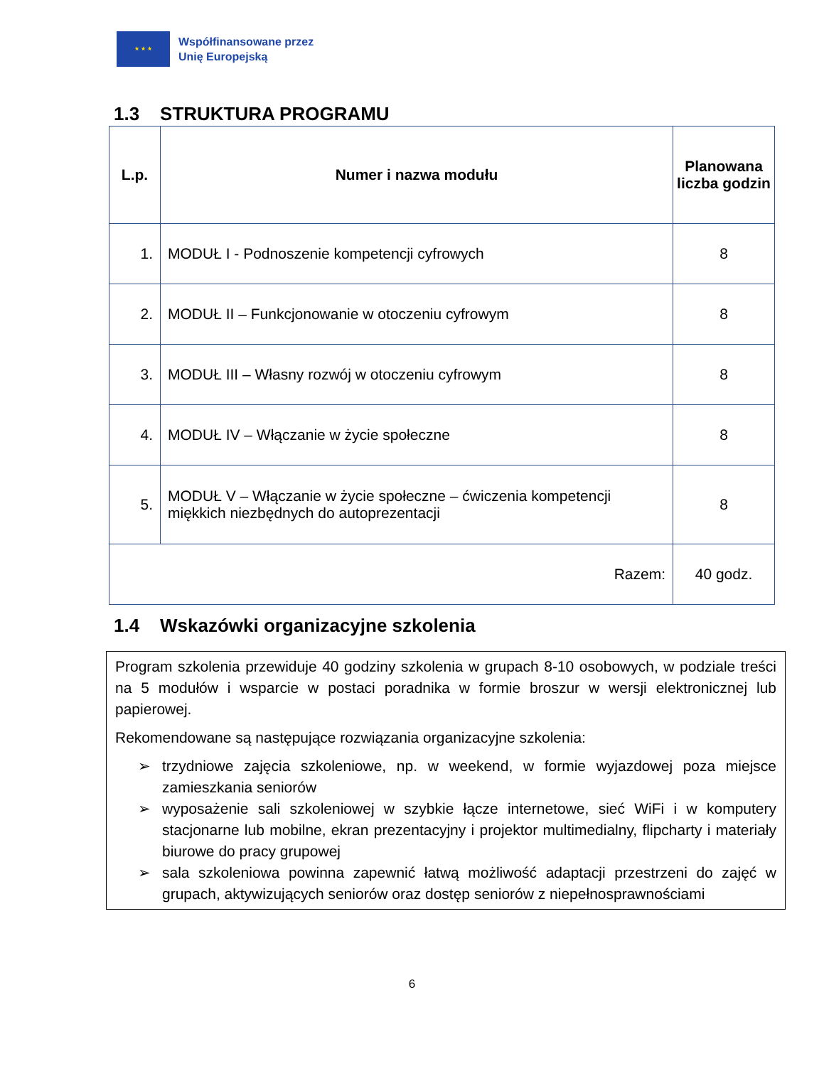★ ★ ★
Współfinansowane przez
Unię Europejską
1.3 STRUKTURA PROGRAMU
| L.p. | Numer i nazwa modułu | Planowana liczba godzin |
| --- | --- | --- |
| 1. | MODUŁ I - Podnoszenie kompetencji cyfrowych | 8 |
| 2. | MODUŁ II – Funkcjonowanie w otoczeniu cyfrowym | 8 |
| 3. | MODUŁ III – Własny rozwój w otoczeniu cyfrowym | 8 |
| 4. | MODUŁ IV – Włączanie w życie społeczne | 8 |
| 5. | MODUŁ V – Włączanie w życie społeczne – ćwiczenia kompetencji miękkich niezbędnych do autoprezentacji | 8 |
| Razem: | | 40 godz. |
1.4 Wskazówki organizacyjne szkolenia
Program szkolenia przewiduje 40 godziny szkolenia w grupach 8-10 osobowych, w podziale treści na 5 modułów i wsparcie w postaci poradnika w formie broszur w wersji elektronicznej lub papierowej.
Rekomendowane są następujące rozwiązania organizacyjne szkolenia:
➢ trzydniowe zajęcia szkoleniowe, np. w weekend, w formie wyjazdowej poza miejsce zamieszkania seniorów
➢ wyposażenie sali szkoleniowej w szybkie łącze internetowe, sieć WiFi i w komputery stacjonarne lub mobilne, ekran prezentacyjny i projektor multimedialny, flipcharty i materiały biurowe do pracy grupowej
➢ sala szkoleniowa powinna zapewnić łatwą możliwość adaptacji przestrzeni do zajęć w grupach, aktywizujących seniorów oraz dostęp seniorów z niepełnosprawnościami
6